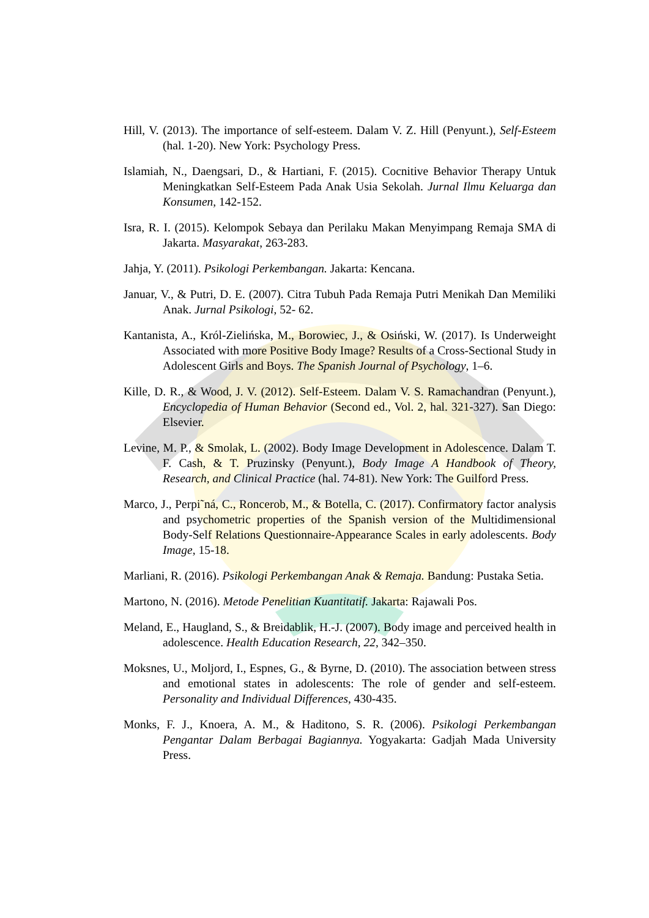Hill, V. (2013). The importance of self-esteem. Dalam V. Z. Hill (Penyunt.), Self-Esteem (hal. 1-20). New York: Psychology Press.
Islamiah, N., Daengsari, D., & Hartiani, F. (2015). Cocnitive Behavior Therapy Untuk Meningkatkan Self-Esteem Pada Anak Usia Sekolah. Jurnal Ilmu Keluarga dan Konsumen, 142-152.
Isra, R. I. (2015). Kelompok Sebaya dan Perilaku Makan Menyimpang Remaja SMA di Jakarta. Masyarakat, 263-283.
Jahja, Y. (2011). Psikologi Perkembangan. Jakarta: Kencana.
Januar, V., & Putri, D. E. (2007). Citra Tubuh Pada Remaja Putri Menikah Dan Memiliki Anak. Jurnal Psikologi, 52- 62.
Kantanista, A., Król-Zielińska, M., Borowiec, J., & Osiński, W. (2017). Is Underweight Associated with more Positive Body Image? Results of a Cross-Sectional Study in Adolescent Girls and Boys. The Spanish Journal of Psychology, 1–6.
Kille, D. R., & Wood, J. V. (2012). Self-Esteem. Dalam V. S. Ramachandran (Penyunt.), Encyclopedia of Human Behavior (Second ed., Vol. 2, hal. 321-327). San Diego: Elsevier.
Levine, M. P., & Smolak, L. (2002). Body Image Development in Adolescence. Dalam T. F. Cash, & T. Pruzinsky (Penyunt.), Body Image A Handbook of Theory, Research, and Clinical Practice (hal. 74-81). New York: The Guilford Press.
Marco, J., Perpi˜ná, C., Roncerob, M., & Botella, C. (2017). Confirmatory factor analysis and psychometric properties of the Spanish version of the Multidimensional Body-Self Relations Questionnaire-Appearance Scales in early adolescents. Body Image, 15-18.
Marliani, R. (2016). Psikologi Perkembangan Anak & Remaja. Bandung: Pustaka Setia.
Martono, N. (2016). Metode Penelitian Kuantitatif. Jakarta: Rajawali Pos.
Meland, E., Haugland, S., & Breidablik, H.-J. (2007). Body image and perceived health in adolescence. Health Education Research, 22, 342–350.
Moksnes, U., Moljord, I., Espnes, G., & Byrne, D. (2010). The association between stress and emotional states in adolescents: The role of gender and self-esteem. Personality and Individual Differences, 430-435.
Monks, F. J., Knoera, A. M., & Haditono, S. R. (2006). Psikologi Perkembangan Pengantar Dalam Berbagai Bagiannya. Yogyakarta: Gadjah Mada University Press.